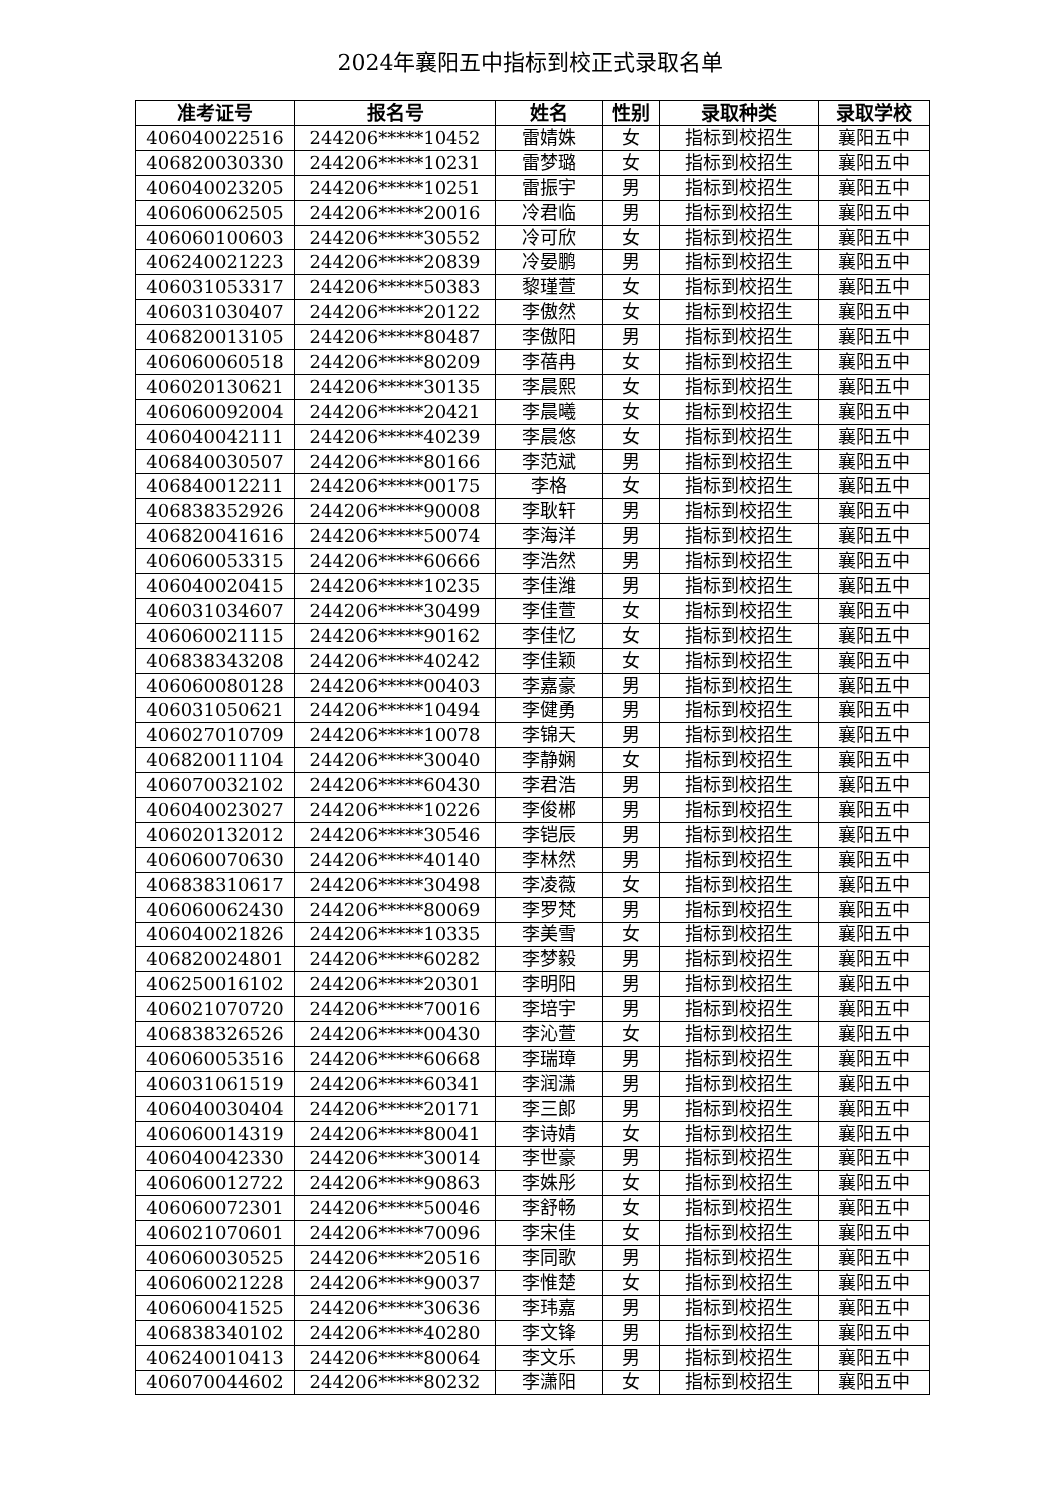2024年襄阳五中指标到校正式录取名单
| 准考证号 | 报名号 | 姓名 | 性别 | 录取种类 | 录取学校 |
| --- | --- | --- | --- | --- | --- |
| 406040022516 | 244206*****10452 | 雷婧姝 | 女 | 指标到校招生 | 襄阳五中 |
| 406820030330 | 244206*****10231 | 雷梦璐 | 女 | 指标到校招生 | 襄阳五中 |
| 406040023205 | 244206*****10251 | 雷振宇 | 男 | 指标到校招生 | 襄阳五中 |
| 406060062505 | 244206*****20016 | 冷君临 | 男 | 指标到校招生 | 襄阳五中 |
| 406060100603 | 244206*****30552 | 冷可欣 | 女 | 指标到校招生 | 襄阳五中 |
| 406240021223 | 244206*****20839 | 冷晏鹏 | 男 | 指标到校招生 | 襄阳五中 |
| 406031053317 | 244206*****50383 | 黎瑾萱 | 女 | 指标到校招生 | 襄阳五中 |
| 406031030407 | 244206*****20122 | 李傲然 | 女 | 指标到校招生 | 襄阳五中 |
| 406820013105 | 244206*****80487 | 李傲阳 | 男 | 指标到校招生 | 襄阳五中 |
| 406060060518 | 244206*****80209 | 李蓓冉 | 女 | 指标到校招生 | 襄阳五中 |
| 406020130621 | 244206*****30135 | 李晨熙 | 女 | 指标到校招生 | 襄阳五中 |
| 406060092004 | 244206*****20421 | 李晨曦 | 女 | 指标到校招生 | 襄阳五中 |
| 406040042111 | 244206*****40239 | 李晨悠 | 女 | 指标到校招生 | 襄阳五中 |
| 406840030507 | 244206*****80166 | 李范斌 | 男 | 指标到校招生 | 襄阳五中 |
| 406840012211 | 244206*****00175 | 李格 | 女 | 指标到校招生 | 襄阳五中 |
| 406838352926 | 244206*****90008 | 李耿轩 | 男 | 指标到校招生 | 襄阳五中 |
| 406820041616 | 244206*****50074 | 李海洋 | 男 | 指标到校招生 | 襄阳五中 |
| 406060053315 | 244206*****60666 | 李浩然 | 男 | 指标到校招生 | 襄阳五中 |
| 406040020415 | 244206*****10235 | 李佳潍 | 男 | 指标到校招生 | 襄阳五中 |
| 406031034607 | 244206*****30499 | 李佳萱 | 女 | 指标到校招生 | 襄阳五中 |
| 406060021115 | 244206*****90162 | 李佳忆 | 女 | 指标到校招生 | 襄阳五中 |
| 406838343208 | 244206*****40242 | 李佳颖 | 女 | 指标到校招生 | 襄阳五中 |
| 406060080128 | 244206*****00403 | 李嘉豪 | 男 | 指标到校招生 | 襄阳五中 |
| 406031050621 | 244206*****10494 | 李健勇 | 男 | 指标到校招生 | 襄阳五中 |
| 406027010709 | 244206*****10078 | 李锦天 | 男 | 指标到校招生 | 襄阳五中 |
| 406820011104 | 244206*****30040 | 李静娴 | 女 | 指标到校招生 | 襄阳五中 |
| 406070032102 | 244206*****60430 | 李君浩 | 男 | 指标到校招生 | 襄阳五中 |
| 406040023027 | 244206*****10226 | 李俊郴 | 男 | 指标到校招生 | 襄阳五中 |
| 406020132012 | 244206*****30546 | 李铠辰 | 男 | 指标到校招生 | 襄阳五中 |
| 406060070630 | 244206*****40140 | 李林然 | 男 | 指标到校招生 | 襄阳五中 |
| 406838310617 | 244206*****30498 | 李凌薇 | 女 | 指标到校招生 | 襄阳五中 |
| 406060062430 | 244206*****80069 | 李罗梵 | 男 | 指标到校招生 | 襄阳五中 |
| 406040021826 | 244206*****10335 | 李美雪 | 女 | 指标到校招生 | 襄阳五中 |
| 406820024801 | 244206*****60282 | 李梦毅 | 男 | 指标到校招生 | 襄阳五中 |
| 406250016102 | 244206*****20301 | 李明阳 | 男 | 指标到校招生 | 襄阳五中 |
| 406021070720 | 244206*****70016 | 李培宇 | 男 | 指标到校招生 | 襄阳五中 |
| 406838326526 | 244206*****00430 | 李沁萱 | 女 | 指标到校招生 | 襄阳五中 |
| 406060053516 | 244206*****60668 | 李瑞璋 | 男 | 指标到校招生 | 襄阳五中 |
| 406031061519 | 244206*****60341 | 李润潇 | 男 | 指标到校招生 | 襄阳五中 |
| 406040030404 | 244206*****20171 | 李三郎 | 男 | 指标到校招生 | 襄阳五中 |
| 406060014319 | 244206*****80041 | 李诗婧 | 女 | 指标到校招生 | 襄阳五中 |
| 406040042330 | 244206*****30014 | 李世豪 | 男 | 指标到校招生 | 襄阳五中 |
| 406060012722 | 244206*****90863 | 李姝彤 | 女 | 指标到校招生 | 襄阳五中 |
| 406060072301 | 244206*****50046 | 李舒畅 | 女 | 指标到校招生 | 襄阳五中 |
| 406021070601 | 244206*****70096 | 李宋佳 | 女 | 指标到校招生 | 襄阳五中 |
| 406060030525 | 244206*****20516 | 李同歌 | 男 | 指标到校招生 | 襄阳五中 |
| 406060021228 | 244206*****90037 | 李惟楚 | 女 | 指标到校招生 | 襄阳五中 |
| 406060041525 | 244206*****30636 | 李玮嘉 | 男 | 指标到校招生 | 襄阳五中 |
| 406838340102 | 244206*****40280 | 李文锋 | 男 | 指标到校招生 | 襄阳五中 |
| 406240010413 | 244206*****80064 | 李文乐 | 男 | 指标到校招生 | 襄阳五中 |
| 406070044602 | 244206*****80232 | 李潇阳 | 女 | 指标到校招生 | 襄阳五中 |